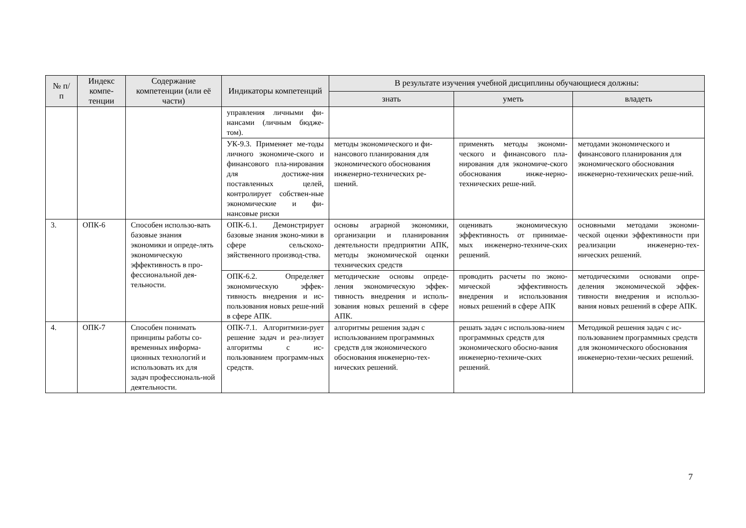| № п/п | Индекс компе-тенции | Содержание компетенции (или её части) | Индикаторы компетенций | В результате изучения учебной дисциплины обучающиеся должны: | | |
| --- | --- | --- | --- | --- | --- | --- |
| | | | | знать | уметь | владеть |
| | | | управления личными фи-нансами (личным бюдже-том). | | | |
| | | | УК-9.3. Применяет ме-тоды личного экономиче-ского и финансового пла-нирования для достиже-ния поставленных целей, контролирует собствен-ные экономические и фи-нансовые риски | методы экономического и фи-нансового планирования для экономического обоснования инженерно-технических ре-шений. | применять методы экономи-ческого и финансового пла-нирования для экономиче-ского обоснования инже-нерно-технических реше-ний. | методами экономического и финансового планирования для экономического обоснования инженерно-технических реше-ний. |
| 3. | ОПК-6 | Способен использо-вать базовые знания экономики и опреде-лять экономическую эффективность в про-фессиональной дея-тельности. | ОПК-6.1. Демонстрирует базовые знания эконо-мики в сфере сельскохо-зяйственного производ-ства. | основы аграрной экономики, организации и планирования деятельности предприятии АПК, методы экономической оценки технических средств | оценивать экономическую эффективность от принимае-мых инженерно-техниче-ских решений. | основными методами экономи-ческой оценки эффективности при реализации инженерно-тех-нических решений. |
| | | | ОПК-6.2. Определяет экономическую эффек-тивность внедрения и ис-пользования новых реше-ний в сфере АПК. | методические основы опреде-ления экономическую эффек-тивность внедрения и исполь-зования новых решений в сфере АПК. | проводить расчеты по эконо-мической эффективность внедрения и использования новых решений в сфере АПК | методическими основами опре-деления экономической эффек-тивности внедрения и использо-вания новых решений в сфере АПК. |
| 4. | ОПК-7 | Способен понимать принципы работы со-временных информа-ционных технологий и использовать их для задач профессиональ-ной деятельности. | ОПК-7.1. Алгоритмизи-рует решение задач и реа-лизует алгоритмы с ис-пользованием программ-ных средств. | алгоритмы решения задач с использованием программных средств для экономического обоснования инженерно-тех-нических решений. | решать задач с использова-нием программных средств для экономического обосно-вания инженерно-техниче-ских решений. | Методикой решения задач с ис-пользованием программных средств для экономического обоснования инженерно-техни-ческих решений. |
7